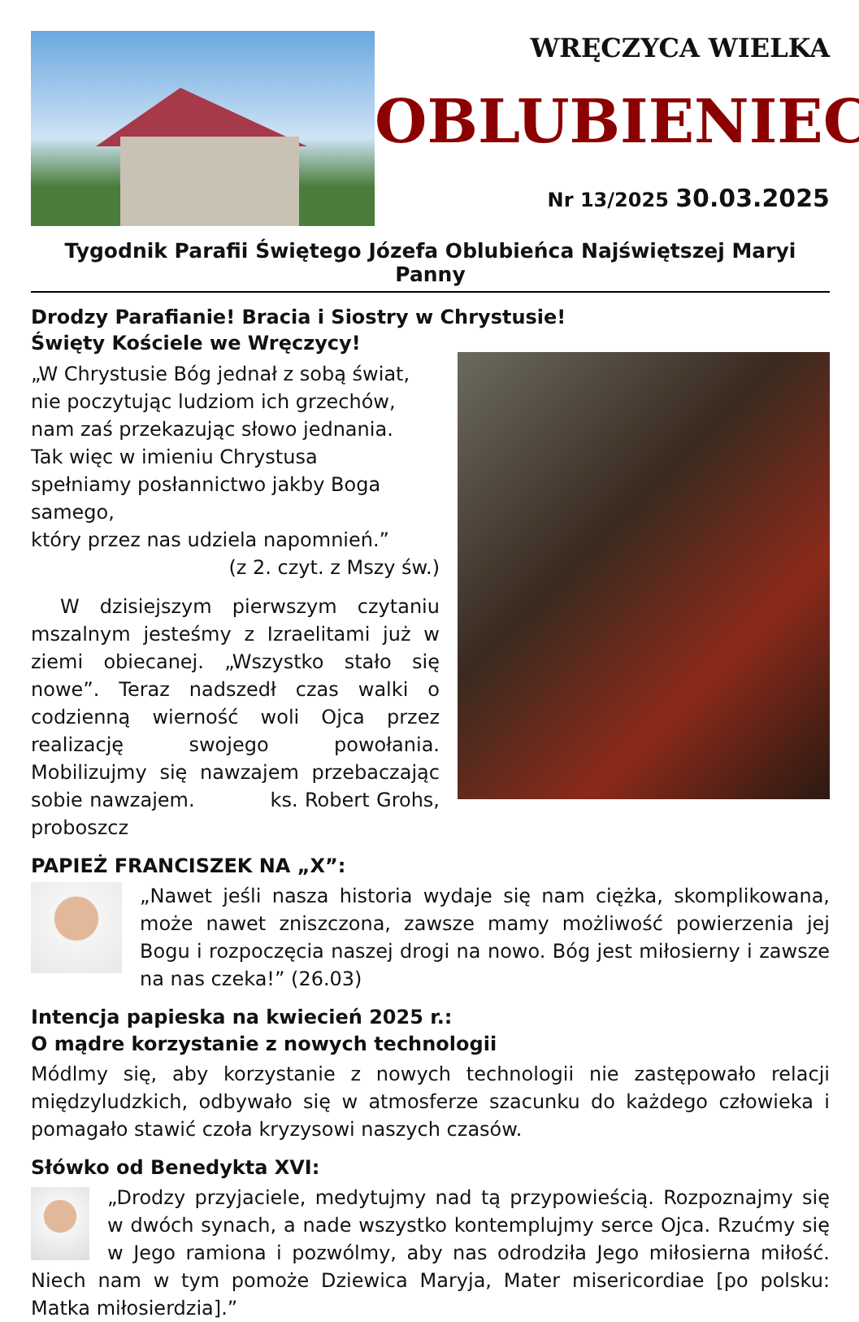WRĘCZYCA WIELKA
OBLUBIENIEC
Nr 13/2025 30.03.2025
Tygodnik Parafii Świętego Józefa Oblubieńca Najświętszej Maryi Panny
Drodzy Parafianie! Bracia i Siostry w Chrystusie!
Święty Kościele we Wręczycy!
„W Chrystusie Bóg jednał z sobą świat,
nie poczytując ludziom ich grzechów,
nam zaś przekazując słowo jednania.
Tak więc w imieniu Chrystusa
spełniamy posłannictwo jakby Boga samego,
który przez nas udziela napomnień.”
(z 2. czyt. z Mszy św.)
W dzisiejszym pierwszym czytaniu mszalnym jesteśmy z Izraelitami już w ziemi obiecanej. „Wszystko stało się nowe”. Teraz nadszedł czas walki o codzienną wierność woli Ojca przez realizację swojego powołania. Mobilizujmy się nawzajem przebaczając sobie nawzajem. ks. Robert Grohs, proboszcz
PAPIEŻ FRANCISZEK NA „X”:
„Nawet jeśli nasza historia wydaje się nam ciężka, skomplikowana, może nawet zniszczona, zawsze mamy możliwość powierzenia jej Bogu i rozpoczęcia naszej drogi na nowo. Bóg jest miłosierny i zawsze na nas czeka!” (26.03)
Intencja papieska na kwiecień 2025 r.:
O mądre korzystanie z nowych technologii
Módlmy się, aby korzystanie z nowych technologii nie zastępowało relacji międzyludzkich, odbywało się w atmosferze szacunku do każdego człowieka i pomagało stawić czoła kryzysowi naszych czasów.
Słówko od Benedykta XVI:
„Drodzy przyjaciele, medytujmy nad tą przypowieścią. Rozpoznajmy się w dwóch synach, a nade wszystko kontemplujmy serce Ojca. Rzućmy się w Jego ramiona i pozwólmy, aby nas odrodziła Jego miłosierna miłość. Niech nam w tym pomoże Dziewica Maryja, Mater misericordiae [po polsku: Matka miłosierdzia].”